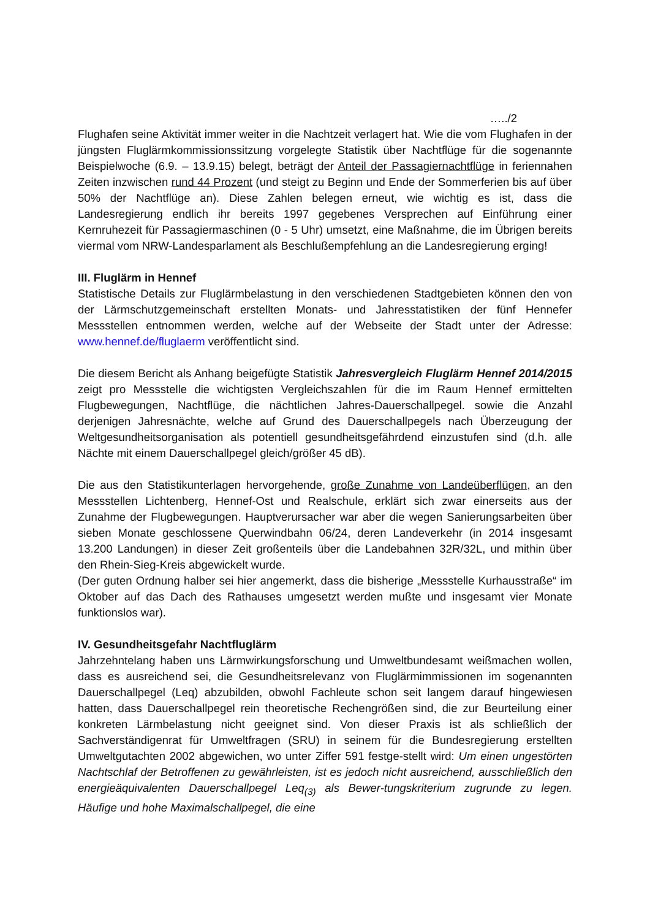…../2
Flughafen seine Aktivität immer weiter in die Nachtzeit verlagert hat. Wie die vom Flughafen in der jüngsten Fluglärmkommissionssitzung vorgelegte Statistik über Nachtflüge für die sogenannte Beispielwoche (6.9. – 13.9.15) belegt, beträgt der Anteil der Passagiernachtflüge in feriennahen Zeiten inzwischen rund 44 Prozent (und steigt zu Beginn und Ende der Sommerferien bis auf über 50% der Nachtflüge an). Diese Zahlen belegen erneut, wie wichtig es ist, dass die Landesregierung endlich ihr bereits 1997 gegebenes Versprechen auf Einführung einer Kernruhezeit für Passagiermaschinen (0 - 5 Uhr) umsetzt, eine Maßnahme, die im Übrigen bereits viermal vom NRW-Landesparlament als Beschlußempfehlung an die Landesregierung erging!
III. Fluglärm in Hennef
Statistische Details zur Fluglärmbelastung in den verschiedenen Stadtgebieten können den von der Lärmschutzgemeinschaft erstellten Monats- und Jahresstatistiken der fünf Hennefer Messstellen entnommen werden, welche auf der Webseite der Stadt unter der Adresse: www.hennef.de/fluglaerm veröffentlicht sind.
Die diesem Bericht als Anhang beigefügte Statistik Jahresvergleich Fluglärm Hennef 2014/2015 zeigt pro Messstelle die wichtigsten Vergleichszahlen für die im Raum Hennef ermittelten Flugbewegungen, Nachtflüge, die nächtlichen Jahres-Dauerschallpegel. sowie die Anzahl derjenigen Jahresnächte, welche auf Grund des Dauerschallpegels nach Überzeugung der Weltgesundheitsorganisation als potentiell gesundheitsgefährdend einzustufen sind (d.h. alle Nächte mit einem Dauerschallpegel gleich/größer 45 dB).
Die aus den Statistikunterlagen hervorgehende, große Zunahme von Landeüberflügen, an den Messstellen Lichtenberg, Hennef-Ost und Realschule, erklärt sich zwar einerseits aus der Zunahme der Flugbewegungen. Hauptverursacher war aber die wegen Sanierungsarbeiten über sieben Monate geschlossene Querwindbahn 06/24, deren Landeverkehr (in 2014 insgesamt 13.200 Landungen) in dieser Zeit großenteils über die Landebahnen 32R/32L, und mithin über den Rhein-Sieg-Kreis abgewickelt wurde.
(Der guten Ordnung halber sei hier angemerkt, dass die bisherige „Messstelle Kurhausstraße“ im Oktober auf das Dach des Rathauses umgesetzt werden mußte und insgesamt vier Monate funktionslos war).
IV. Gesundheitsgefahr Nachtfluglärm
Jahrzehntelang haben uns Lärmwirkungsforschung und Umweltbundesamt weißmachen wollen, dass es ausreichend sei, die Gesundheitsrelevanz von Fluglärmimmissionen im sogenannten Dauerschallpegel (Leq) abzubilden, obwohl Fachleute schon seit langem darauf hingewiesen hatten, dass Dauerschallpegel rein theoretische Rechengrößen sind, die zur Beurteilung einer konkreten Lärmbelastung nicht geeignet sind. Von dieser Praxis ist als schließlich der Sachverständigenrat für Umweltfragen (SRU) in seinem für die Bundesregierung erstellten Umweltgutachten 2002 abgewichen, wo unter Ziffer 591 festge-stellt wird: Um einen ungestörten Nachtschlaf der Betroffenen zu gewährleisten, ist es jedoch nicht ausreichend, ausschließlich den energieäquivalenten Dauerschallpegel Leq<sub>(3)</sub> als Bewer-tungskriterium zugrunde zu legen. Häufige und hohe Maximalschallpegel, die eine